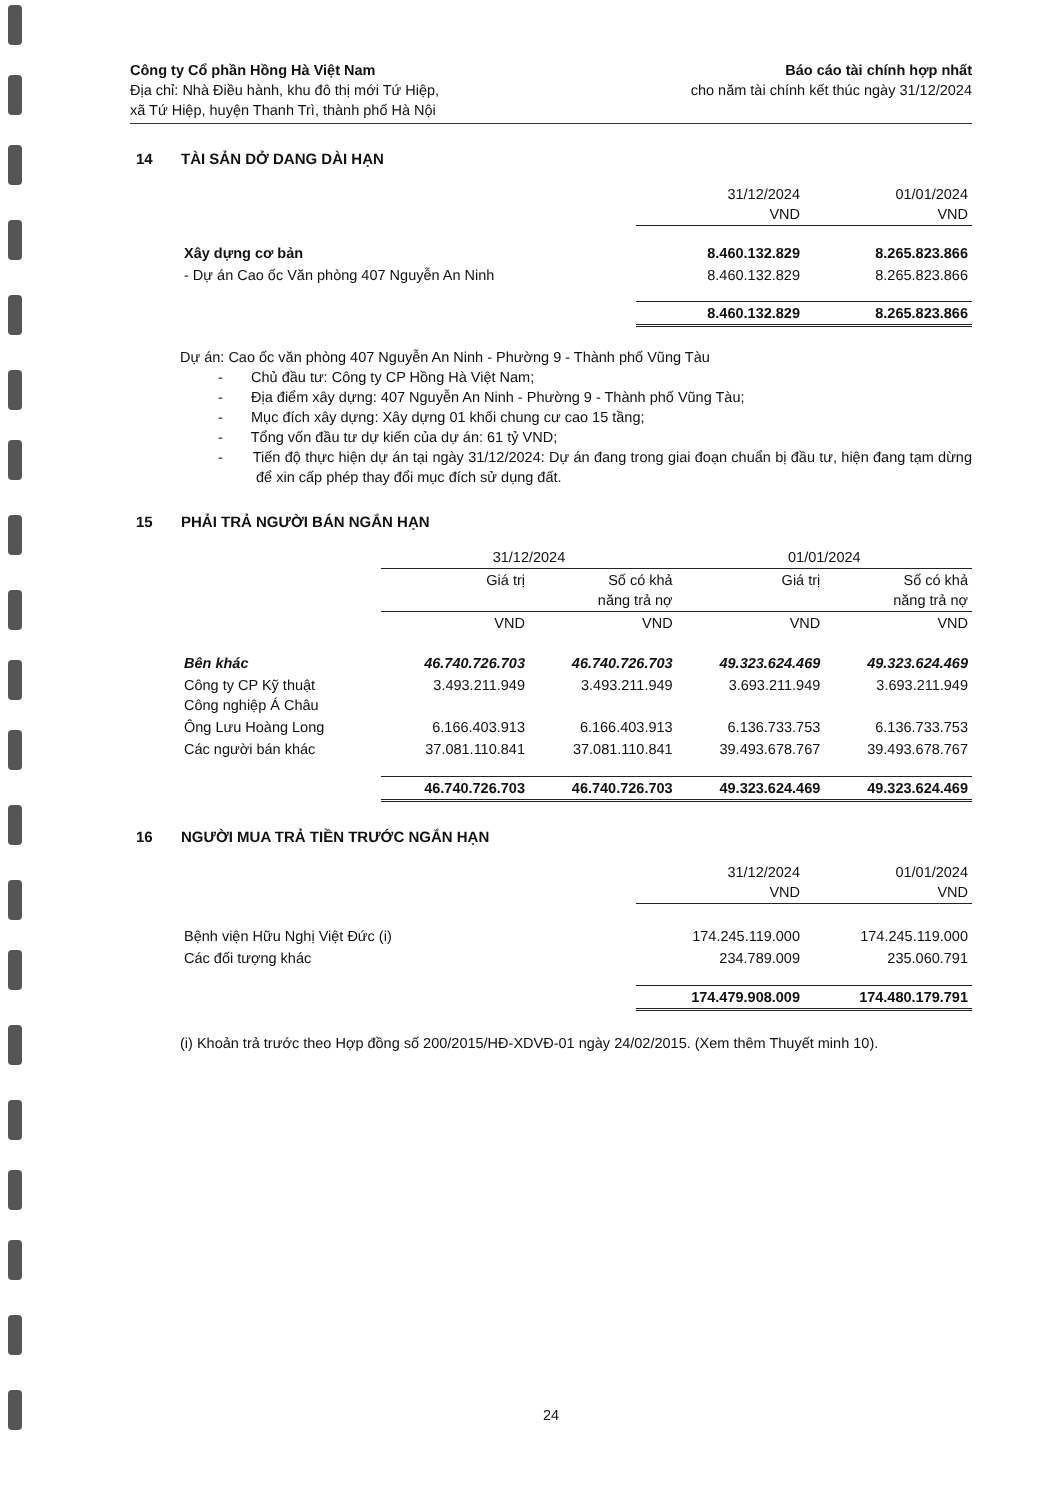Công ty Cổ phần Hồng Hà Việt Nam
Địa chỉ: Nhà Điều hành, khu đô thị mới Tứ Hiệp,
xã Tứ Hiệp, huyện Thanh Trì, thành phố Hà Nội
Báo cáo tài chính hợp nhất
cho năm tài chính kết thúc ngày 31/12/2024
14 TÀI SẢN DỞ DANG DÀI HẠN
| | 31/12/2024 VND | 01/01/2024 VND |
| Xây dựng cơ bản | 8.460.132.829 | 8.265.823.866 |
| - Dự án Cao ốc Văn phòng 407 Nguyễn An Ninh | 8.460.132.829 | 8.265.823.866 |
| | 8.460.132.829 | 8.265.823.866 |
Dự án: Cao ốc văn phòng 407 Nguyễn An Ninh - Phường 9 - Thành phố Vũng Tàu
- Chủ đầu tư: Công ty CP Hồng Hà Việt Nam;
- Địa điểm xây dựng: 407 Nguyễn An Ninh - Phường 9 - Thành phố Vũng Tàu;
- Mục đích xây dựng: Xây dựng 01 khối chung cư cao 15 tầng;
- Tổng vốn đầu tư dự kiến của dự án: 61 tỷ VND;
- Tiến độ thực hiện dự án tại ngày 31/12/2024: Dự án đang trong giai đoạn chuẩn bị đầu tư, hiện đang tạm dừng để xin cấp phép thay đổi mục đích sử dụng đất.
15 PHẢI TRẢ NGƯỜI BÁN NGẮN HẠN
| | 31/12/2024 | | 01/01/2024 | |
| | Giá trị | Số có khả năng trả nợ | Giá trị | Số có khả năng trả nợ |
| | VND | VND | VND | VND |
| Bên khác | 46.740.726.703 | 46.740.726.703 | 49.323.624.469 | 49.323.624.469 |
| Công ty CP Kỹ thuật Công nghiệp Á Châu | 3.493.211.949 | 3.493.211.949 | 3.693.211.949 | 3.693.211.949 |
| Ông Lưu Hoàng Long | 6.166.403.913 | 6.166.403.913 | 6.136.733.753 | 6.136.733.753 |
| Các người bán khác | 37.081.110.841 | 37.081.110.841 | 39.493.678.767 | 39.493.678.767 |
| | 46.740.726.703 | 46.740.726.703 | 49.323.624.469 | 49.323.624.469 |
16 NGƯỜI MUA TRẢ TIỀN TRƯỚC NGẮN HẠN
| | 31/12/2024 VND | 01/01/2024 VND |
| Bệnh viện Hữu Nghị Việt Đức (i) | 174.245.119.000 | 174.245.119.000 |
| Các đối tượng khác | 234.789.009 | 235.060.791 |
| | 174.479.908.009 | 174.480.179.791 |
(i) Khoản trả trước theo Hợp đồng số 200/2015/HĐ-XDVĐ-01 ngày 24/02/2015. (Xem thêm Thuyết minh 10).
24